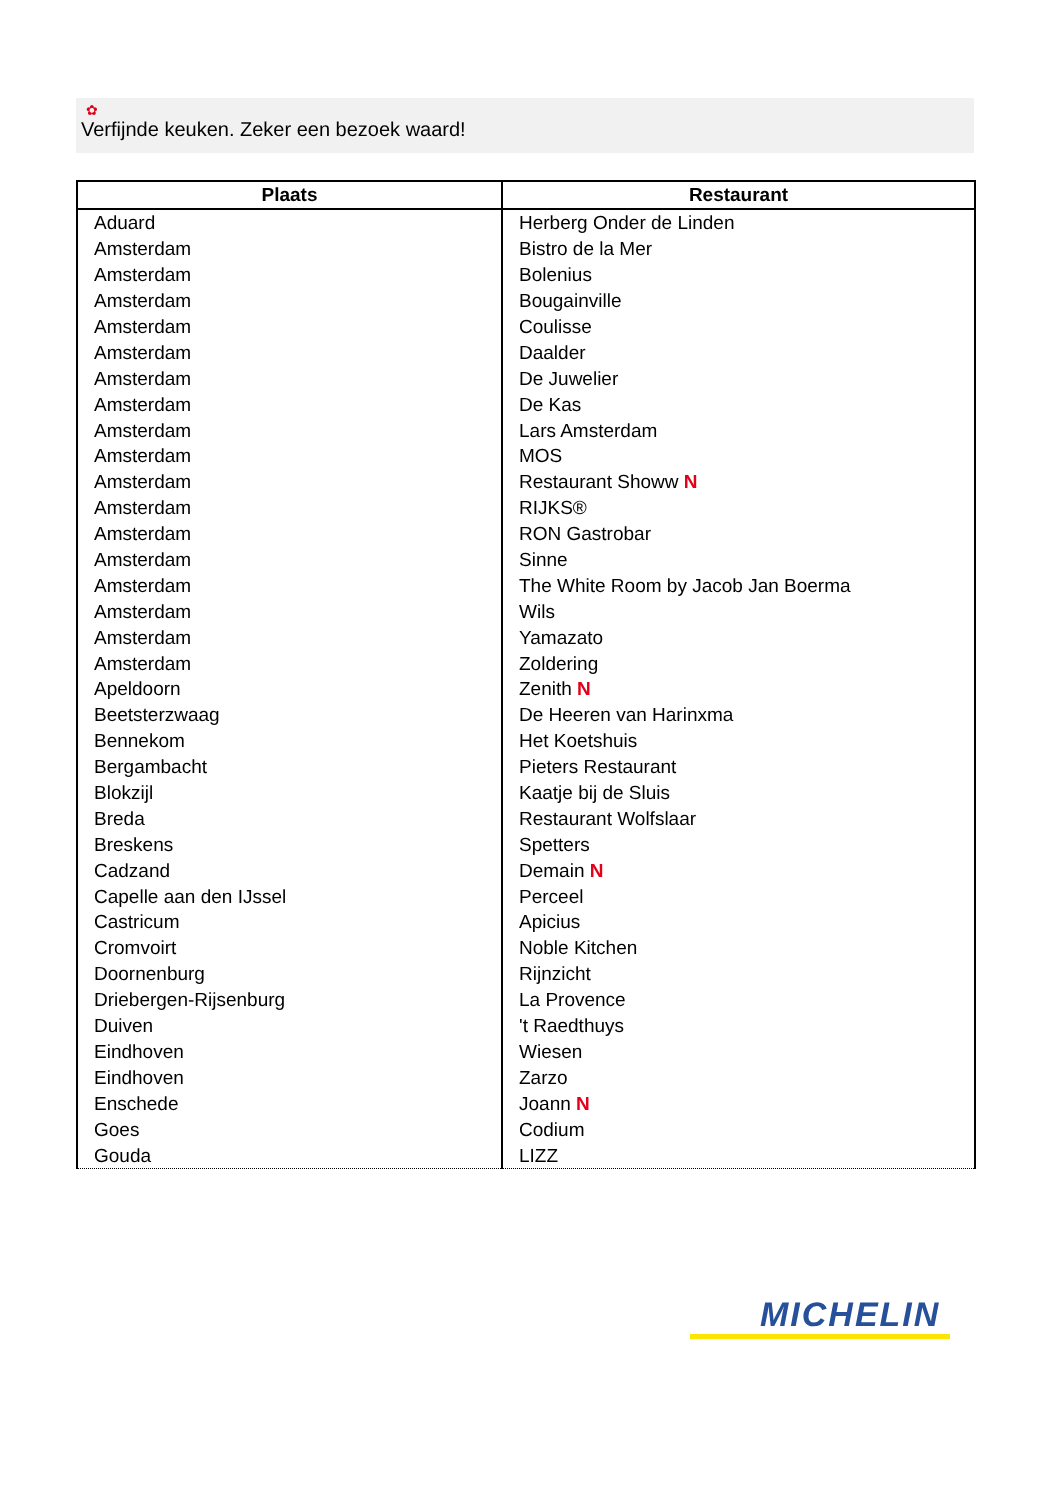✿
Verfijnde keuken. Zeker een bezoek waard!
| Plaats | Restaurant |
| --- | --- |
| Aduard | Herberg Onder de Linden |
| Amsterdam | Bistro de la Mer |
| Amsterdam | Bolenius |
| Amsterdam | Bougainville |
| Amsterdam | Coulisse |
| Amsterdam | Daalder |
| Amsterdam | De Juwelier |
| Amsterdam | De Kas |
| Amsterdam | Lars Amsterdam |
| Amsterdam | MOS |
| Amsterdam | Restaurant Showw N |
| Amsterdam | RIJKS® |
| Amsterdam | RON Gastrobar |
| Amsterdam | Sinne |
| Amsterdam | The White Room by Jacob Jan Boerma |
| Amsterdam | Wils |
| Amsterdam | Yamazato |
| Amsterdam | Zoldering |
| Apeldoorn | Zenith N |
| Beetsterzwaag | De Heeren van Harinxma |
| Bennekom | Het Koetshuis |
| Bergambacht | Pieters Restaurant |
| Blokzijl | Kaatje bij de Sluis |
| Breda | Restaurant Wolfslaar |
| Breskens | Spetters |
| Cadzand | Demain N |
| Capelle aan den IJssel | Perceel |
| Castricum | Apicius |
| Cromvoirt | Noble Kitchen |
| Doornenburg | Rijnzicht |
| Driebergen-Rijsenburg | La Provence |
| Duiven | 't Raedthuys |
| Eindhoven | Wiesen |
| Eindhoven | Zarzo |
| Enschede | Joann N |
| Goes | Codium |
| Gouda | LIZZ |
MICHELIN